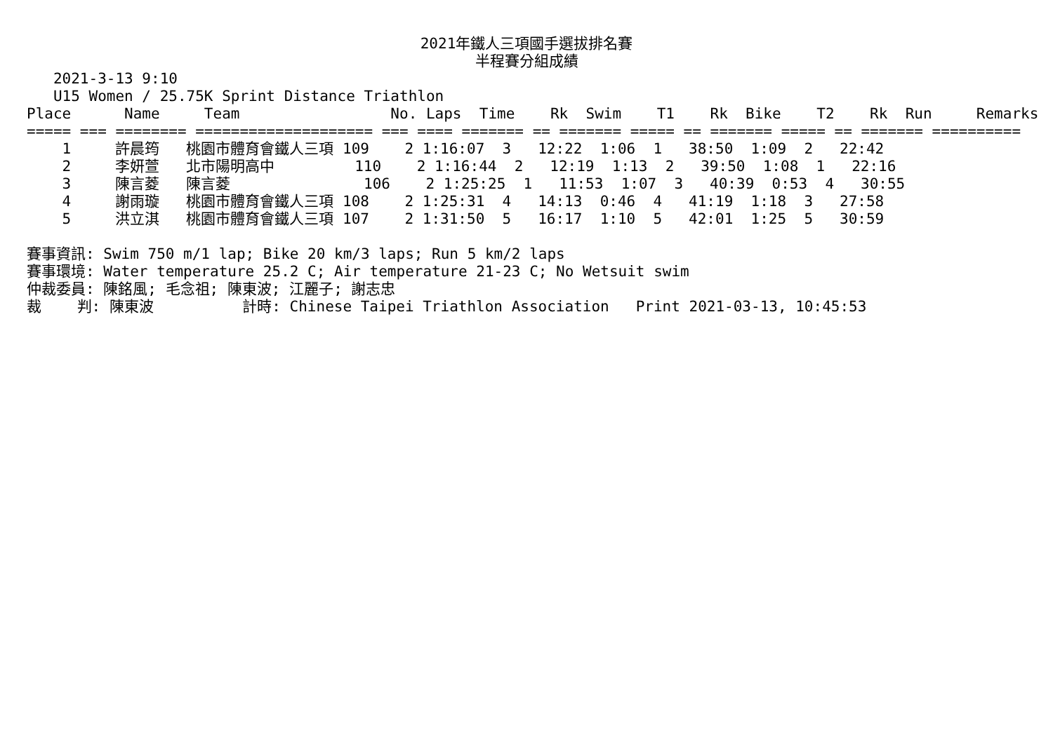2021年鐵人三項國手選拔排名賽
半程賽分組成績
   2021-3-13 9:10
   U15 Women / 25.75K Sprint Distance Triathlon
Place      Name     Team                 No. Laps  Time    Rk  Swim    T1    Rk  Bike    T2    Rk  Run     Remarks
===== === ======== ==================== === ==== ======= == ======= ===== == ======= ===== == ======= ==========
    1     許晨筠   桃園市體育會鐵人三項 109    2 1:16:07  3   12:22  1:06  1   38:50  1:09  2   22:42
    2     李妍萱   北市陽明高中         110    2 1:16:44  2   12:19  1:13  2   39:50  1:08  1   22:16
    3     陳言菱   陳言菱               106    2 1:25:25  1   11:53  1:07  3   40:39  0:53  4   30:55
    4     謝雨璇   桃園市體育會鐵人三項 108    2 1:25:31  4   14:13  0:46  4   41:19  1:18  3   27:58
    5     洪立淇   桃園市體育會鐵人三項 107    2 1:31:50  5   16:17  1:10  5   42:01  1:25  5   30:59

賽事資訊: Swim 750 m/1 lap; Bike 20 km/3 laps; Run 5 km/2 laps
賽事環境: Water temperature 25.2 C; Air temperature 21-23 C; No Wetsuit swim
仲裁委員: 陳銘風; 毛念祖; 陳東波; 江麗子; 謝志忠
裁    判: 陳東波          計時: Chinese Taipei Triathlon Association   Print 2021-03-13, 10:45:53